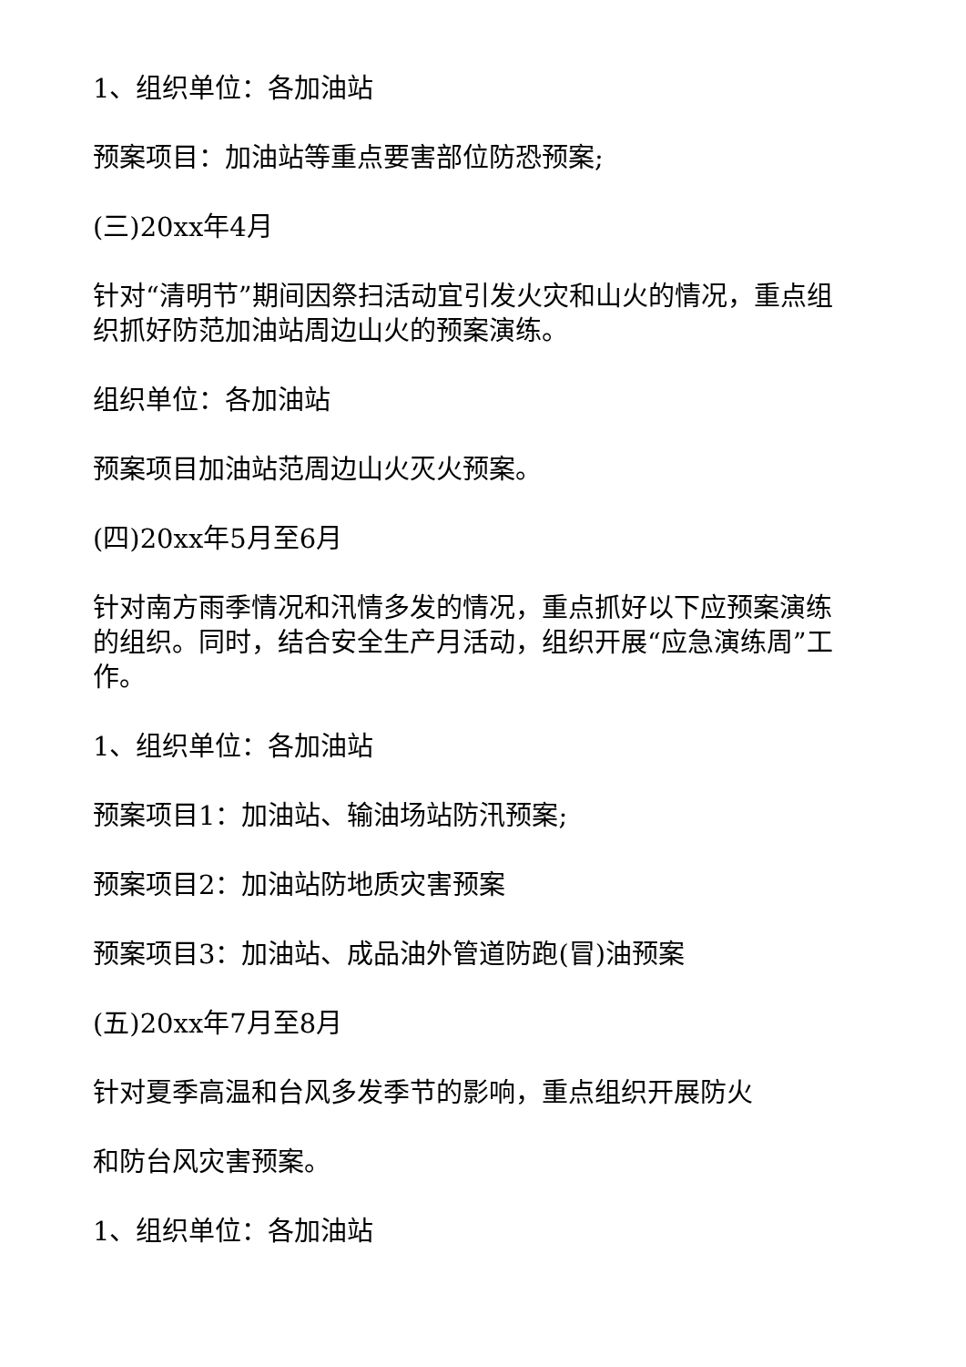1、组织单位：各加油站
预案项目：加油站等重点要害部位防恐预案;
(三)20xx年4月
针对“清明节”期间因祭扫活动宜引发火灾和山火的情况，重点组织抓好防范加油站周边山火的预案演练。
组织单位：各加油站
预案项目加油站范周边山火灭火预案。
(四)20xx年5月至6月
针对南方雨季情况和汛情多发的情况，重点抓好以下应预案演练的组织。同时，结合安全生产月活动，组织开展“应急演练周”工作。
1、组织单位：各加油站
预案项目1：加油站、输油场站防汛预案;
预案项目2：加油站防地质灾害预案
预案项目3：加油站、成品油外管道防跑(冒)油预案
(五)20xx年7月至8月
针对夏季高温和台风多发季节的影响，重点组织开展防火
和防台风灾害预案。
1、组织单位：各加油站